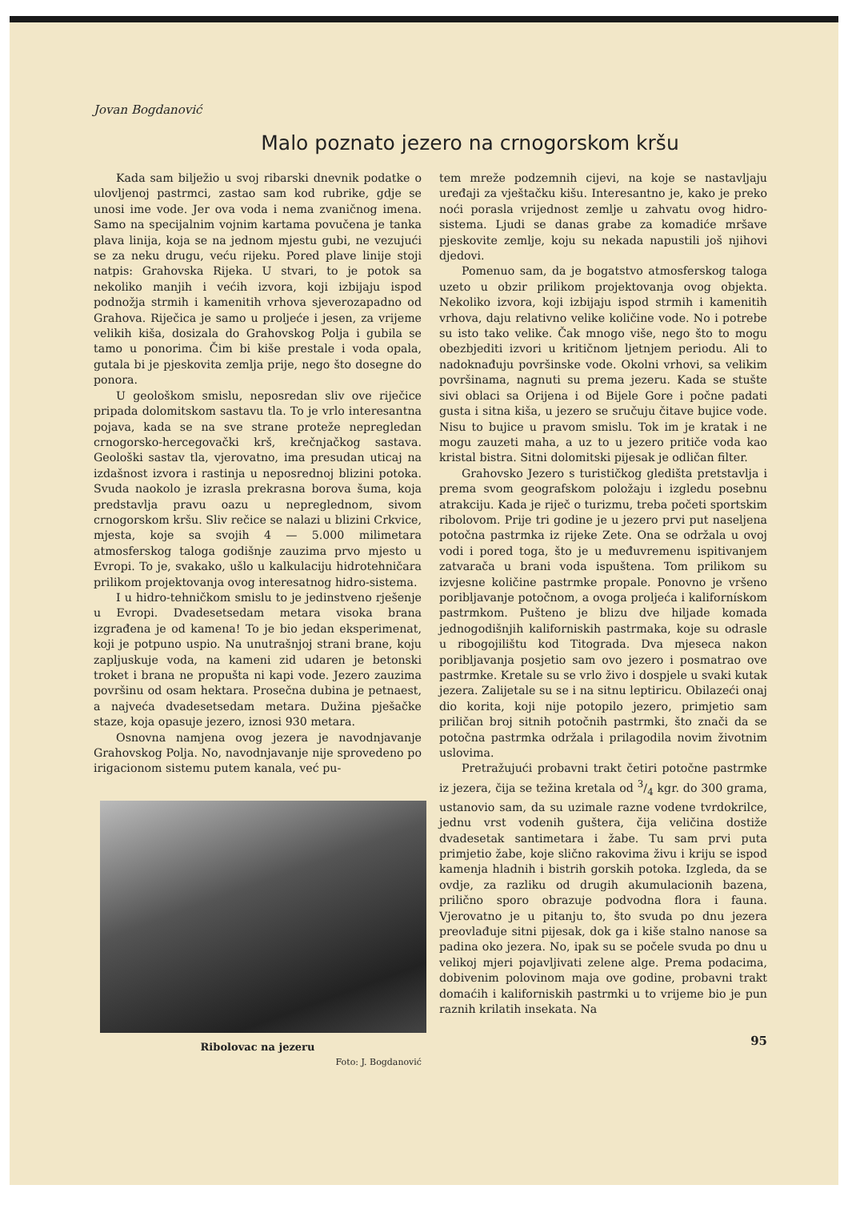Jovan Bogdanović
Malo poznato jezero na crnogorskom kršu
Kada sam bilježio u svoj ribarski dnevnik podatke o ulovljenoj pastrmci, zastao sam kod rubrike, gdje se unosi ime vode. Jer ova voda i nema zvaničnog imena. Samo na specijalnim vojnim kartama povučena je tanka plava linija, koja se na jednom mjestu gubi, ne vezujući se za neku drugu, veću rijeku. Pored plave linije stoji natpis: Grahovska Rijeka. U stvari, to je potok sa nekoliko manjih i većih izvora, koji izbijaju ispod podnožja strmih i kamenitih vrhova sjeverozapadno od Grahova. Riječica je samo u proljeće i jesen, za vrijeme velikih kiša, dosizala do Grahovskog Polja i gubila se tamo u ponorima. Čim bi kiše prestale i voda opala, gutala bi je pjeskovita zemlja prije, nego što dosegne do ponora.
U geološkom smislu, neposredan sliv ove riječice pripada dolomitskom sastavu tla. To je vrlo interesantna pojava, kada se na sve strane proteže nepregledan crnogorsko-hercegovački krš, krečnjačkog sastava. Geološki sastav tla, vjerovatno, ima presudan uticaj na izdašnost izvora i rastinja u neposrednoj blizini potoka. Svuda naokolo je izrasla prekrasna borova šuma, koja predstavlja pravu oazu u nepreglednom, sivom crnogorskom kršu. Sliv rečice se nalazi u blizini Crkvice, mjesta, koje sa svojih 4 — 5.000 milimetara atmosferskog taloga godišnje zauzima prvo mjesto u Evropi. To je, svakako, ušlo u kalkulaciju hidrotehničara prilikom projektovanja ovog interesatnog hidro-sistema.
I u hidro-tehničkom smislu to je jedinstveno rješenje u Evropi. Dvadesetsedam metara visoka brana izgrađena je od kamena! To je bio jedan eksperimenat, koji je potpuno uspio. Na unutrašnjoj strani brane, koju zapljuskuje voda, na kameni zid udaren je betonski troket i brana ne propušta ni kapi vode. Jezero zauzima površinu od osam hektara. Prosečna dubina je petnaest, a najveća dvadesetsedam metara. Dužina pješačke staze, koja opasuje jezero, iznosi 930 metara.
Osnovna namjena ovog jezera je navodnjavanje Grahovskog Polja. No, navodnjavanje nije sprovedeno po irigacionom sistemu putem kanala, već pu-
Ribolovac na jezeru
Foto: J. Bogdanović
tem mreže podzemnih cijevi, na koje se nastavljaju uređaji za vještačku kišu. Interesantno je, kako je preko noći porasla vrijednost zemlje u zahvatu ovog hidro-sistema. Ljudi se danas grabe za komadiće mršave pjeskovite zemlje, koju su nekada napustili još njihovi djedovi.
Pomenuo sam, da je bogatstvo atmosferskog taloga uzeto u obzir prilikom projektovanja ovog objekta. Nekoliko izvora, koji izbijaju ispod strmih i kamenitih vrhova, daju relativno velike količine vode. No i potrebe su isto tako velike. Čak mnogo više, nego što to mogu obezbjediti izvori u kritičnom ljetnjem periodu. Ali to nadoknađuju površinske vode. Okolni vrhovi, sa velikim površinama, nagnuti su prema jezeru. Kada se stušte sivi oblaci sa Orijena i od Bijele Gore i počne padati gusta i sitna kiša, u jezero se sručuju čitave bujice vode. Nisu to bujice u pravom smislu. Tok im je kratak i ne mogu zauzeti maha, a uz to u jezero pritiče voda kao kristal bistra. Sitni dolomitski pijesak je odličan filter.
Grahovsko Jezero s turističkog gledišta pretstavlja i prema svom geografskom položaju i izgledu posebnu atrakciju. Kada je riječ o turizmu, treba početi sportskim ribolovom. Prije tri godine je u jezero prvi put naseljena potočna pastrmka iz rijeke Zete. Ona se održala u ovoj vodi i pored toga, što je u međuvremenu ispitivanjem zatvarača u brani voda ispuštena. Tom prilikom su izvjesne količine pastrmke propale. Ponovno je vršeno poribljavanje potočnom, a ovoga proljeća i kalifornískom pastrmkom. Pušteno je blizu dve hiljade komada jednogodišnjih kaliforniskih pastrmaka, koje su odrasle u ribogojilištu kod Titograda. Dva mjeseca nakon poribljavanja posjetio sam ovo jezero i posmatrao ove pastrmke. Kretale su se vrlo živo i dospjele u svaki kutak jezera. Zalijetale su se i na sitnu leptiricu. Obilazeći onaj dio korita, koji nije potopilo jezero, primjetio sam priličan broj sitnih potočnih pastrmki, što znači da se potočna pastrmka održala i prilagodila novim životnim uslovima.
Pretražujući probavni trakt četiri potočne pastrmke iz jezera, čija se težina kretala od 3/4 kgr. do 300 grama, ustanovio sam, da su uzimale razne vodene tvrdokrilce, jednu vrst vodenih guštera, čija veličina dostiže dvadesetak santimetara i žabe. Tu sam prvi puta primjetio žabe, koje slično rakovima živu i kriju se ispod kamenja hladnih i bistrih gorskih potoka. Izgleda, da se ovdje, za razliku od drugih akumulacionih bazena, prilično sporo obrazuje podvodna flora i fauna. Vjerovatno je u pitanju to, što svuda po dnu jezera preovlađuje sitni pijesak, dok ga i kiše stalno nanose sa padina oko jezera. No, ipak su se počele svuda po dnu u velikoj mjeri pojavljivati zelene alge. Prema podacima, dobivenim polovinom maja ove godine, probavni trakt domaćih i kaliforniskih pastrmki u to vrijeme bio je pun raznih krilatih insekata. Na
95